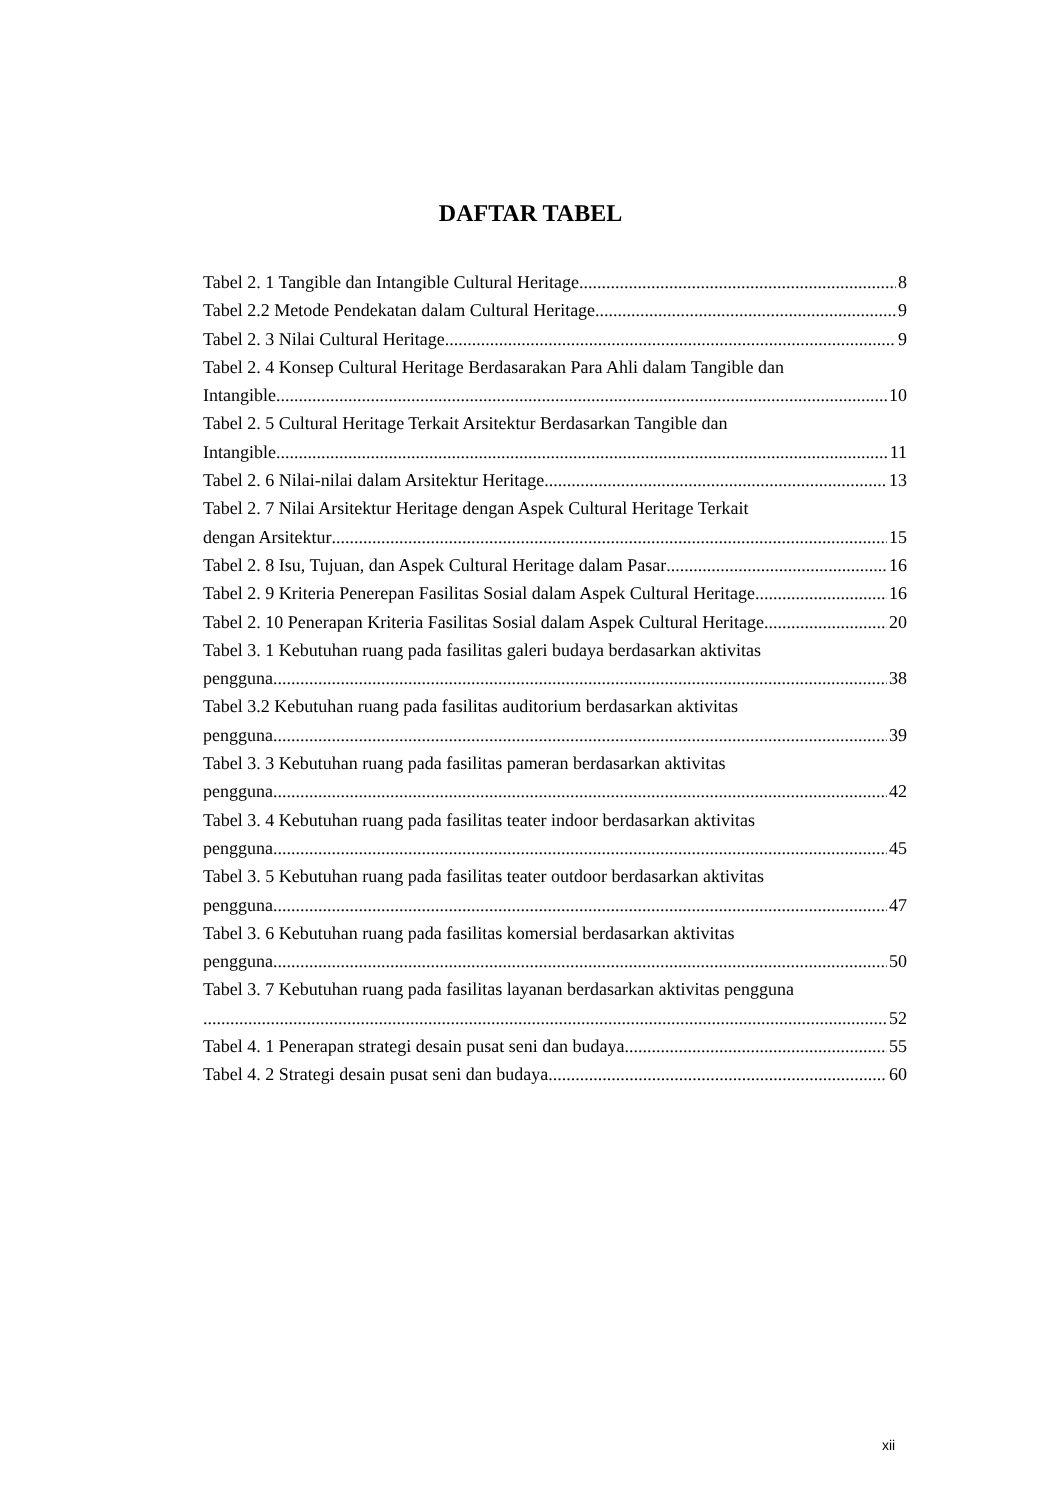DAFTAR TABEL
Tabel 2. 1 Tangible dan Intangible Cultural Heritage 8
Tabel 2.2 Metode Pendekatan dalam Cultural Heritage 9
Tabel 2. 3 Nilai Cultural Heritage 9
Tabel 2. 4 Konsep Cultural Heritage Berdasarakan Para Ahli dalam Tangible dan
Intangible 10
Tabel 2. 5 Cultural Heritage Terkait Arsitektur Berdasarkan Tangible dan
Intangible 11
Tabel 2. 6 Nilai-nilai dalam Arsitektur Heritage 13
Tabel 2. 7 Nilai Arsitektur Heritage dengan Aspek Cultural Heritage Terkait
dengan Arsitektur 15
Tabel 2. 8 Isu, Tujuan, dan Aspek Cultural Heritage dalam Pasar 16
Tabel 2. 9 Kriteria Penerepan Fasilitas Sosial dalam Aspek Cultural Heritage 16
Tabel 2. 10 Penerapan Kriteria Fasilitas Sosial dalam Aspek Cultural Heritage 20
Tabel 3. 1 Kebutuhan ruang pada fasilitas galeri budaya berdasarkan aktivitas
pengguna 38
Tabel 3.2 Kebutuhan ruang pada fasilitas auditorium berdasarkan aktivitas
pengguna 39
Tabel 3. 3 Kebutuhan ruang pada fasilitas pameran berdasarkan aktivitas
pengguna 42
Tabel 3. 4 Kebutuhan ruang pada fasilitas teater indoor berdasarkan aktivitas
pengguna 45
Tabel 3. 5 Kebutuhan ruang pada fasilitas teater outdoor berdasarkan aktivitas
pengguna 47
Tabel 3. 6 Kebutuhan ruang pada fasilitas komersial berdasarkan aktivitas
pengguna 50
Tabel 3. 7 Kebutuhan ruang pada fasilitas layanan berdasarkan aktivitas pengguna
52
Tabel 4. 1 Penerapan strategi desain pusat seni dan budaya 55
Tabel 4. 2 Strategi desain pusat seni dan budaya 60
xii